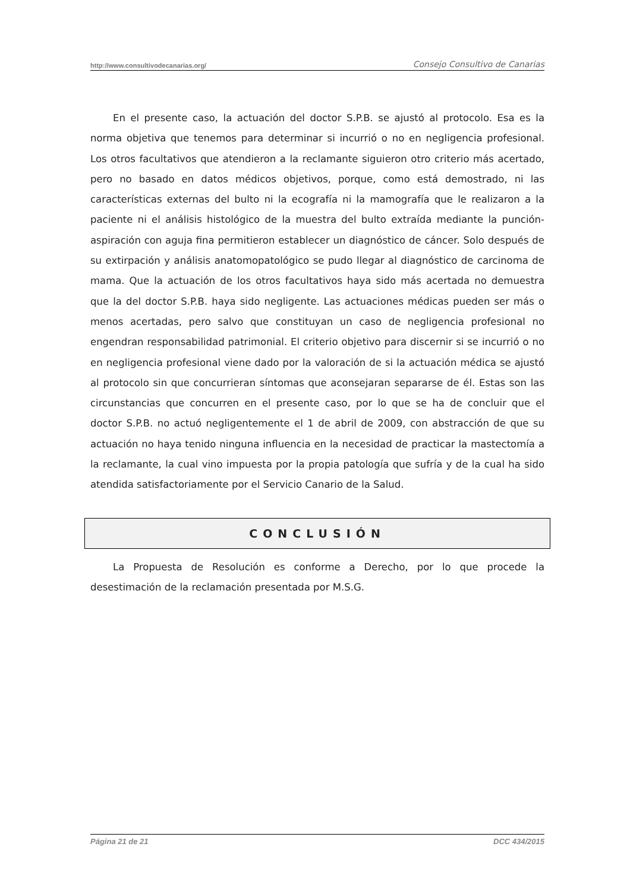http://www.consultivodecanarias.org/ Consejo Consultivo de Canarias
En el presente caso, la actuación del doctor S.P.B. se ajustó al protocolo. Esa es la norma objetiva que tenemos para determinar si incurrió o no en negligencia profesional. Los otros facultativos que atendieron a la reclamante siguieron otro criterio más acertado, pero no basado en datos médicos objetivos, porque, como está demostrado, ni las características externas del bulto ni la ecografía ni la mamografía que le realizaron a la paciente ni el análisis histológico de la muestra del bulto extraída mediante la punción-aspiración con aguja fina permitieron establecer un diagnóstico de cáncer. Solo después de su extirpación y análisis anatomopatológico se pudo llegar al diagnóstico de carcinoma de mama. Que la actuación de los otros facultativos haya sido más acertada no demuestra que la del doctor S.P.B. haya sido negligente. Las actuaciones médicas pueden ser más o menos acertadas, pero salvo que constituyan un caso de negligencia profesional no engendran responsabilidad patrimonial. El criterio objetivo para discernir si se incurrió o no en negligencia profesional viene dado por la valoración de si la actuación médica se ajustó al protocolo sin que concurrieran síntomas que aconsejaran separarse de él. Estas son las circunstancias que concurren en el presente caso, por lo que se ha de concluir que el doctor S.P.B. no actuó negligentemente el 1 de abril de 2009, con abstracción de que su actuación no haya tenido ninguna influencia en la necesidad de practicar la mastectomía a la reclamante, la cual vino impuesta por la propia patología que sufría y de la cual ha sido atendida satisfactoriamente por el Servicio Canario de la Salud.
CONCLUSIÓN
La Propuesta de Resolución es conforme a Derecho, por lo que procede la desestimación de la reclamación presentada por M.S.G.
Página 21 de 21 DCC 434/2015